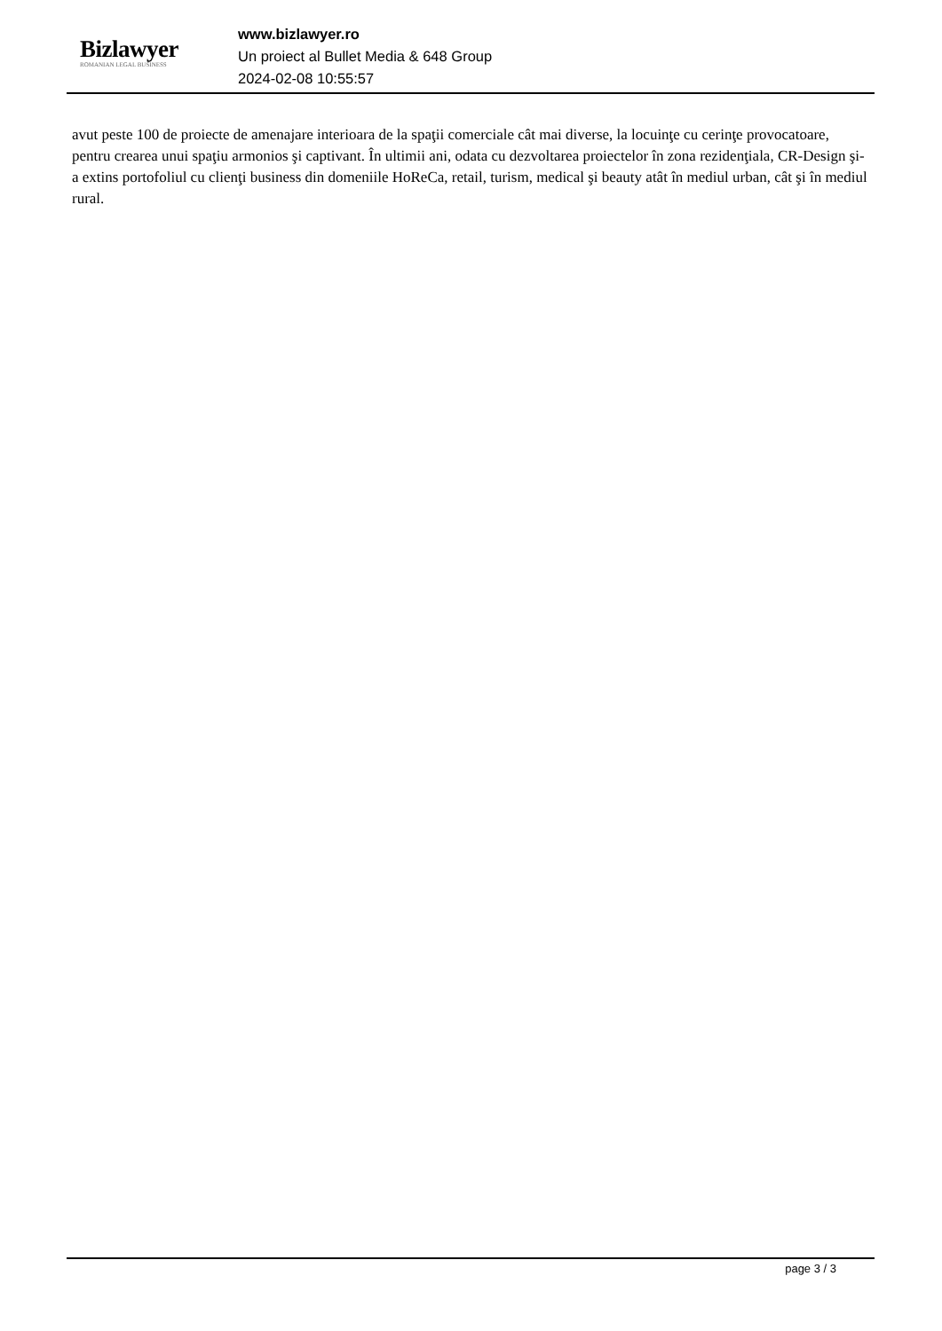Bizlawyer
ROMANIAN LEGAL BUSINESS
www.bizlawyer.ro
Un proiect al Bullet Media & 648 Group
2024-02-08 10:55:57
avut peste 100 de proiecte de amenajare interioara de la spaţii comerciale cât mai diverse, la locuinţe cu cerinţe provocatoare, pentru crearea unui spaţiu armonios şi captivant. În ultimii ani, odata cu dezvoltarea proiectelor în zona rezidenţiala, CR-Design şi-a extins portofoliul cu clienţi business din domeniile HoReCa, retail, turism, medical şi beauty atât în mediul urban, cât şi în mediul rural.
page 3 / 3